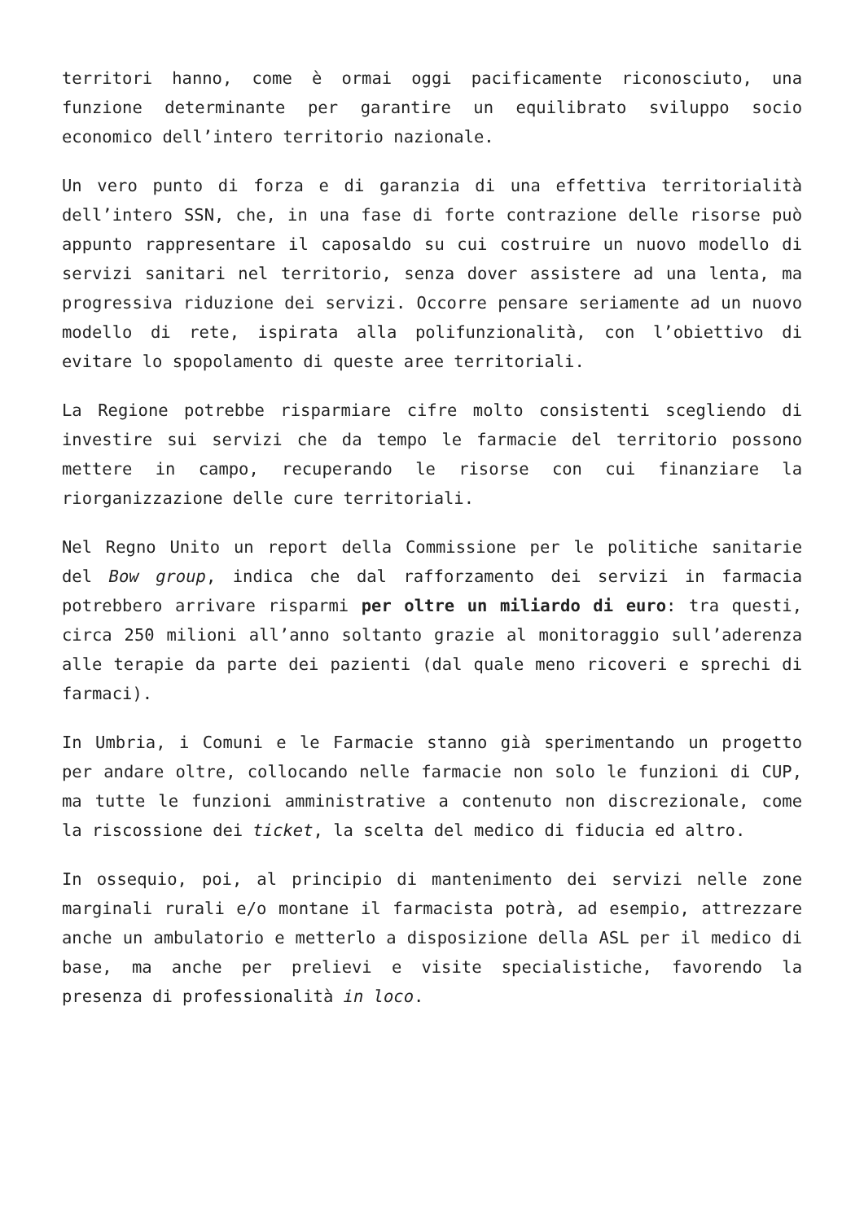territori hanno, come è ormai oggi pacificamente riconosciuto, una funzione determinante per garantire un equilibrato sviluppo socio economico dell’intero territorio nazionale.
Un vero punto di forza e di garanzia di una effettiva territorialità dell’intero SSN, che, in una fase di forte contrazione delle risorse può appunto rappresentare il caposaldo su cui costruire un nuovo modello di servizi sanitari nel territorio, senza dover assistere ad una lenta, ma progressiva riduzione dei servizi. Occorre pensare seriamente ad un nuovo modello di rete, ispirata alla polifunzionalità, con l’obiettivo di evitare lo spopolamento di queste aree territoriali.
La Regione potrebbe risparmiare cifre molto consistenti scegliendo di investire sui servizi che da tempo le farmacie del territorio possono mettere in campo, recuperando le risorse con cui finanziare la riorganizzazione delle cure territoriali.
Nel Regno Unito un report della Commissione per le politiche sanitarie del Bow group, indica che dal rafforzamento dei servizi in farmacia potrebbero arrivare risparmi per oltre un miliardo di euro: tra questi, circa 250 milioni all’anno soltanto grazie al monitoraggio sull’aderenza alle terapie da parte dei pazienti (dal quale meno ricoveri e sprechi di farmaci).
In Umbria, i Comuni e le Farmacie stanno già sperimentando un progetto per andare oltre, collocando nelle farmacie non solo le funzioni di CUP, ma tutte le funzioni amministrative a contenuto non discrezionale, come la riscossione dei ticket, la scelta del medico di fiducia ed altro.
In ossequio, poi, al principio di mantenimento dei servizi nelle zone marginali rurali e/o montane il farmacista potrà, ad esempio, attrezzare anche un ambulatorio e metterlo a disposizione della ASL per il medico di base, ma anche per prelievi e visite specialistiche, favorendo la presenza di professionalità in loco.